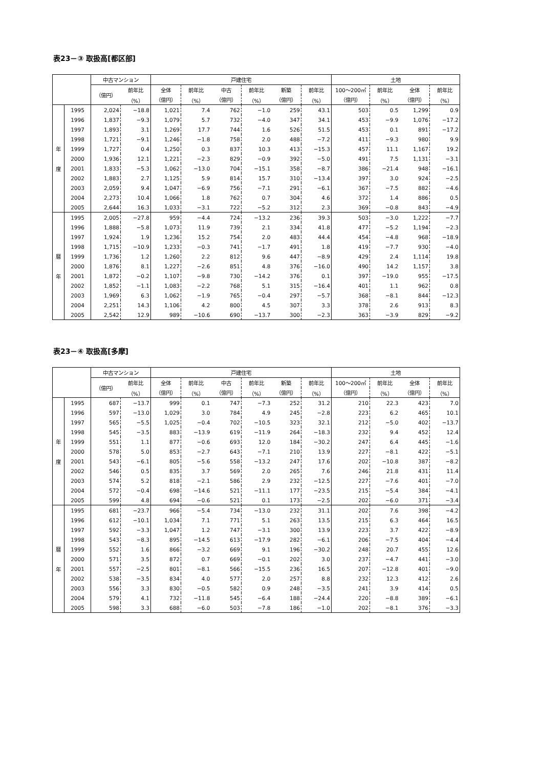表23－③ 取扱高[都区部]
| | | 中古マンション | | 戸建住宅 | | | | | | 土地 | | | |
| --- | --- | --- | --- | --- | --- | --- | --- | --- | --- | --- | --- | --- | --- |
| | | （億円） | 前年比 | 全体 | 前年比 | 中古 | 前年比 | 新築 | 前年比 | 100～200㎡ | 前年比 | 全体 | 前年比 |
| | | | （%） | （億円） | （%） | （億円） | （%） | （億円） | （%） | （億円） | （%） | （億円） | （%） |
| 年 度 | 1995 | 2,024 | −18.8 | 1,021 | 7.4 | 762 | −1.0 | 259 | 43.1 | 503 | 0.5 | 1,299 | 0.9 |
| | 1996 | 1,837 | −9.3 | 1,079 | 5.7 | 732 | −4.0 | 347 | 34.1 | 453 | −9.9 | 1,076 | −17.2 |
| | 1997 | 1,893 | 3.1 | 1,269 | 17.7 | 744 | 1.6 | 526 | 51.5 | 453 | 0.1 | 891 | −17.2 |
| | 1998 | 1,721 | −9.1 | 1,246 | −1.8 | 758 | 2.0 | 488 | −7.2 | 411 | −9.3 | 980 | 9.9 |
| | 1999 | 1,727 | 0.4 | 1,250 | 0.3 | 837 | 10.3 | 413 | −15.3 | 457 | 11.1 | 1,167 | 19.2 |
| | 2000 | 1,936 | 12.1 | 1,221 | −2.3 | 829 | −0.9 | 392 | −5.0 | 491 | 7.5 | 1,131 | −3.1 |
| | 2001 | 1,833 | −5.3 | 1,062 | −13.0 | 704 | −15.1 | 358 | −8.7 | 386 | −21.4 | 948 | −16.1 |
| | 2002 | 1,883 | 2.7 | 1,125 | 5.9 | 814 | 15.7 | 310 | −13.4 | 397 | 3.0 | 924 | −2.5 |
| | 2003 | 2,059 | 9.4 | 1,047 | −6.9 | 756 | −7.1 | 291 | −6.1 | 367 | −7.5 | 882 | −4.6 |
| | 2004 | 2,273 | 10.4 | 1,066 | 1.8 | 762 | 0.7 | 304 | 4.6 | 372 | 1.4 | 886 | 0.5 |
| | 2005 | 2,644 | 16.3 | 1,033 | −3.1 | 722 | −5.2 | 312 | 2.3 | 369 | −0.8 | 843 | −4.9 |
| 暦 年 | 1995 | 2,005 | −27.8 | 959 | −4.4 | 724 | −13.2 | 236 | 39.3 | 503 | −3.0 | 1,222 | −7.7 |
| | 1996 | 1,888 | −5.8 | 1,073 | 11.9 | 739 | 2.1 | 334 | 41.8 | 477 | −5.2 | 1,194 | −2.3 |
| | 1997 | 1,924 | 1.9 | 1,236 | 15.2 | 754 | 2.0 | 483 | 44.4 | 454 | −4.8 | 968 | −18.9 |
| | 1998 | 1,715 | −10.9 | 1,233 | −0.3 | 741 | −1.7 | 491 | 1.8 | 419 | −7.7 | 930 | −4.0 |
| | 1999 | 1,736 | 1.2 | 1,260 | 2.2 | 812 | 9.6 | 447 | −8.9 | 429 | 2.4 | 1,114 | 19.8 |
| | 2000 | 1,876 | 8.1 | 1,227 | −2.6 | 851 | 4.8 | 376 | −16.0 | 490 | 14.2 | 1,157 | 3.8 |
| | 2001 | 1,872 | −0.2 | 1,107 | −9.8 | 730 | −14.2 | 376 | 0.1 | 397 | −19.0 | 955 | −17.5 |
| | 2002 | 1,852 | −1.1 | 1,083 | −2.2 | 768 | 5.1 | 315 | −16.4 | 401 | 1.1 | 962 | 0.8 |
| | 2003 | 1,969 | 6.3 | 1,062 | −1.9 | 765 | −0.4 | 297 | −5.7 | 368 | −8.1 | 844 | −12.3 |
| | 2004 | 2,251 | 14.3 | 1,106 | 4.2 | 800 | 4.5 | 307 | 3.3 | 378 | 2.6 | 913 | 8.3 |
| | 2005 | 2,542 | 12.9 | 989 | −10.6 | 690 | −13.7 | 300 | −2.3 | 363 | −3.9 | 829 | −9.2 |
表23－④ 取扱高[多摩]
| | | 中古マンション | | 戸建住宅 | | | | | | 土地 | | | |
| --- | --- | --- | --- | --- | --- | --- | --- | --- | --- | --- | --- | --- | --- |
| | | （億円） | 前年比 | 全体 | 前年比 | 中古 | 前年比 | 新築 | 前年比 | 100～200㎡ | 前年比 | 全体 | 前年比 |
| | | | （%） | （億円） | （%） | （億円） | （%） | （億円） | （%） | （億円） | （%） | （億円） | （%） |
| 年 度 | 1995 | 687 | −13.7 | 999 | 0.1 | 747 | −7.3 | 252 | 31.2 | 210 | 22.3 | 423 | 7.0 |
| | 1996 | 597 | −13.0 | 1,029 | 3.0 | 784 | 4.9 | 245 | −2.8 | 223 | 6.2 | 465 | 10.1 |
| | 1997 | 565 | −5.5 | 1,025 | −0.4 | 702 | −10.5 | 323 | 32.1 | 212 | −5.0 | 402 | −13.7 |
| | 1998 | 545 | −3.5 | 883 | −13.9 | 619 | −11.9 | 264 | −18.3 | 232 | 9.4 | 452 | 12.4 |
| | 1999 | 551 | 1.1 | 877 | −0.6 | 693 | 12.0 | 184 | −30.2 | 247 | 6.4 | 445 | −1.6 |
| | 2000 | 578 | 5.0 | 853 | −2.7 | 643 | −7.1 | 210 | 13.9 | 227 | −8.1 | 422 | −5.1 |
| | 2001 | 543 | −6.1 | 805 | −5.6 | 558 | −13.2 | 247 | 17.6 | 202 | −10.8 | 387 | −8.2 |
| | 2002 | 546 | 0.5 | 835 | 3.7 | 569 | 2.0 | 265 | 7.6 | 246 | 21.8 | 431 | 11.4 |
| | 2003 | 574 | 5.2 | 818 | −2.1 | 586 | 2.9 | 232 | −12.5 | 227 | −7.6 | 401 | −7.0 |
| | 2004 | 572 | −0.4 | 698 | −14.6 | 521 | −11.1 | 177 | −23.5 | 215 | −5.4 | 384 | −4.1 |
| | 2005 | 599 | 4.8 | 694 | −0.6 | 521 | 0.1 | 173 | −2.5 | 202 | −6.0 | 371 | −3.4 |
| 暦 年 | 1995 | 681 | −23.7 | 966 | −5.4 | 734 | −13.0 | 232 | 31.1 | 202 | 7.6 | 398 | −4.2 |
| | 1996 | 612 | −10.1 | 1,034 | 7.1 | 771 | 5.1 | 263 | 13.5 | 215 | 6.3 | 464 | 16.5 |
| | 1997 | 592 | −3.3 | 1,047 | 1.2 | 747 | −3.1 | 300 | 13.9 | 223 | 3.7 | 422 | −8.9 |
| | 1998 | 543 | −8.3 | 895 | −14.5 | 613 | −17.9 | 282 | −6.1 | 206 | −7.5 | 404 | −4.4 |
| | 1999 | 552 | 1.6 | 866 | −3.2 | 669 | 9.1 | 196 | −30.2 | 248 | 20.7 | 455 | 12.6 |
| | 2000 | 571 | 3.5 | 872 | 0.7 | 669 | −0.1 | 202 | 3.0 | 237 | −4.7 | 441 | −3.0 |
| | 2001 | 557 | −2.5 | 801 | −8.1 | 566 | −15.5 | 236 | 16.5 | 207 | −12.8 | 401 | −9.0 |
| | 2002 | 538 | −3.5 | 834 | 4.0 | 577 | 2.0 | 257 | 8.8 | 232 | 12.3 | 412 | 2.6 |
| | 2003 | 556 | 3.3 | 830 | −0.5 | 582 | 0.9 | 248 | −3.5 | 241 | 3.9 | 414 | 0.5 |
| | 2004 | 579 | 4.1 | 732 | −11.8 | 545 | −6.4 | 188 | −24.4 | 220 | −8.8 | 389 | −6.1 |
| | 2005 | 598 | 3.3 | 688 | −6.0 | 503 | −7.8 | 186 | −1.0 | 202 | −8.1 | 376 | −3.3 |